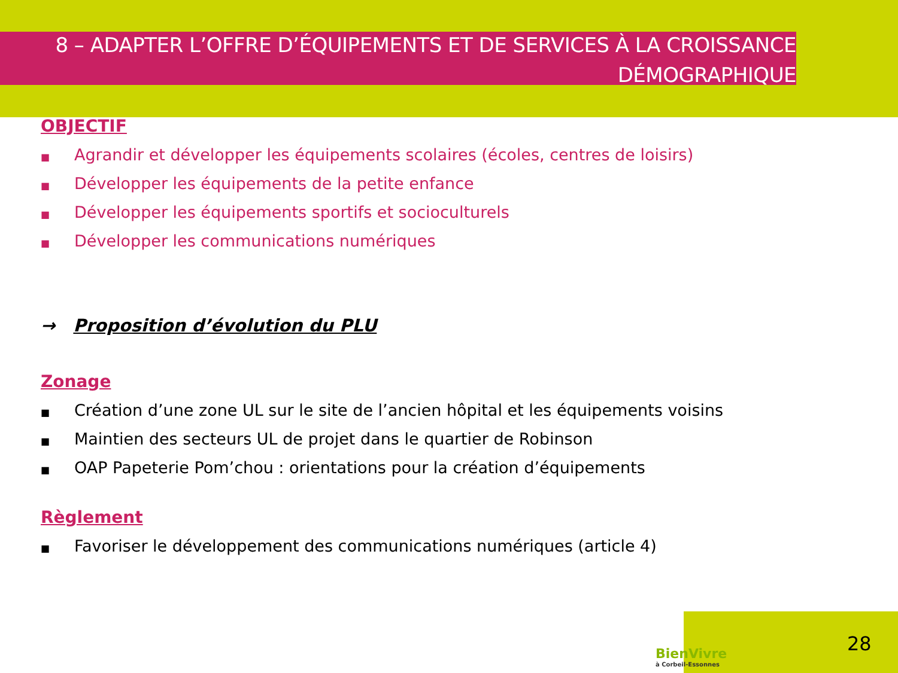8 – ADAPTER L’OFFRE D’ÉQUIPEMENTS ET DE SERVICES À LA CROISSANCE DÉMOGRAPHIQUE
OBJECTIF
■ Agrandir et développer les équipements scolaires (écoles, centres de loisirs)
■ Développer les équipements de la petite enfance
■ Développer les équipements sportifs et socioculturels
■ Développer les communications numériques
→ Proposition d’évolution du PLU
Zonage
■ Création d’une zone UL sur le site de l’ancien hôpital et les équipements voisins
■ Maintien des secteurs UL de projet dans le quartier de Robinson
■ OAP Papeterie Pom’chou : orientations pour la création d’équipements
Règlement
■ Favoriser le développement des communications numériques (article 4)
BienVivre
à Corbeil-Essonnes
28